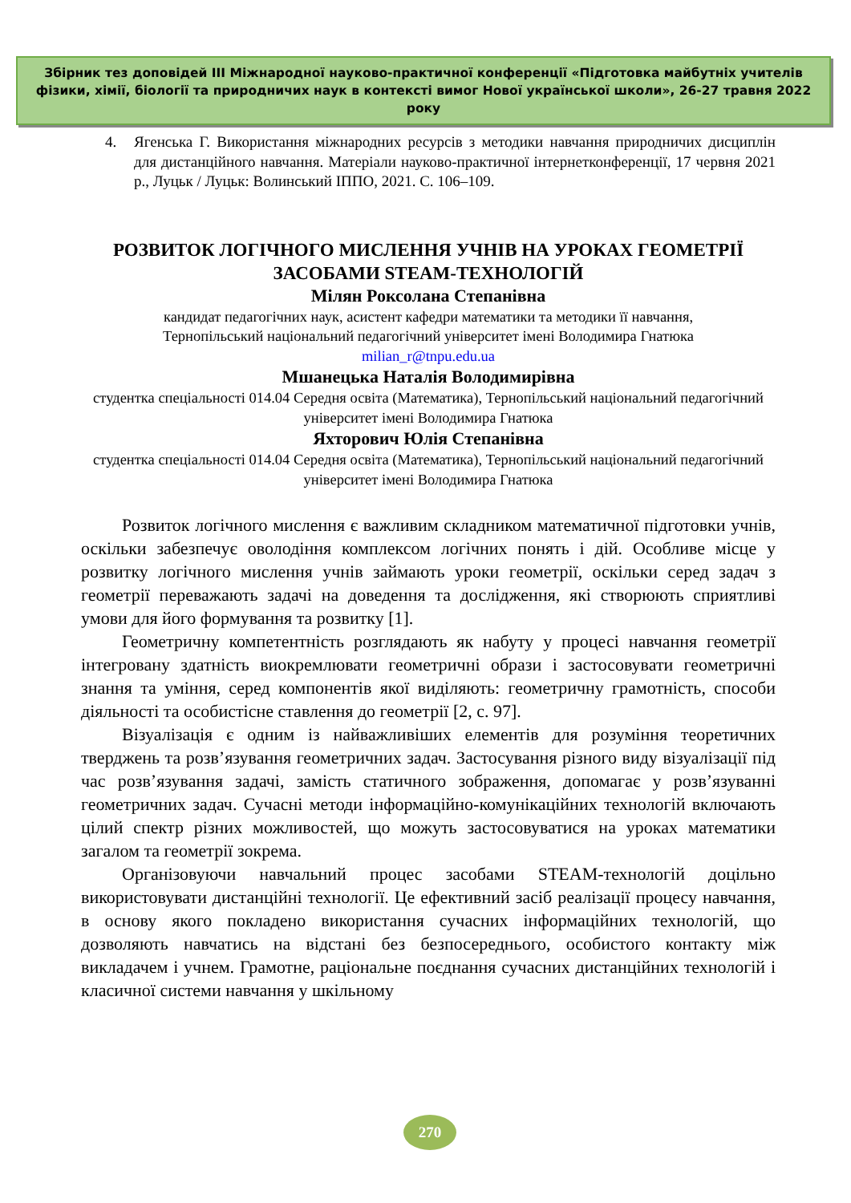Збірник тез доповідей ІІІ Міжнародної науково-практичної конференції «Підготовка майбутніх учителів фізики, хімії, біології та природничих наук в контексті вимог Нової української школи», 26-27 травня 2022 року
4. Ягенська Г. Використання міжнародних ресурсів з методики навчання природничих дисциплін для дистанційного навчання. Матеріали науково-практичної інтернетконференції, 17 червня 2021 р., Луцьк / Луцьк: Волинський ІППО, 2021. С. 106–109.
РОЗВИТОК ЛОГІЧНОГО МИСЛЕННЯ УЧНІВ НА УРОКАХ ГЕОМЕТРІЇ ЗАСОБАМИ STEAM-ТЕХНОЛОГІЙ
Мілян Роксолана Степанівна
кандидат педагогічних наук, асистент кафедри математики та методики її навчання,
Тернопільський національний педагогічний університет імені Володимира Гнатюка
milian_r@tnpu.edu.ua
Мшанецька Наталія Володимирівна
студентка спеціальності 014.04 Середня освіта (Математика), Тернопільський національний педагогічний університет імені Володимира Гнатюка
Яхторович Юлія Степанівна
студентка спеціальності 014.04 Середня освіта (Математика), Тернопільський національний педагогічний університет імені Володимира Гнатюка
Розвиток логічного мислення є важливим складником математичної підготовки учнів, оскільки забезпечує оволодіння комплексом логічних понять і дій. Особливе місце у розвитку логічного мислення учнів займають уроки геометрії, оскільки серед задач з геометрії переважають задачі на доведення та дослідження, які створюють сприятливі умови для його формування та розвитку [1].
Геометричну компетентність розглядають як набуту у процесі навчання геометрії інтегровану здатність виокремлювати геометричні образи і застосовувати геометричні знання та уміння, серед компонентів якої виділяють: геометричну грамотність, способи діяльності та особистісне ставлення до геометрії [2, с. 97].
Візуалізація є одним із найважливіших елементів для розуміння теоретичних тверджень та розв’язування геометричних задач. Застосування різного виду візуалізації під час розв’язування задачі, замість статичного зображення, допомагає у розв’язуванні геометричних задач. Сучасні методи інформаційно-комунікаційних технологій включають цілий спектр різних можливостей, що можуть застосовуватися на уроках математики загалом та геометрії зокрема.
Організовуючи навчальний процес засобами STEAM-технологій доцільно використовувати дистанційні технології. Це ефективний засіб реалізації процесу навчання, в основу якого покладено використання сучасних інформаційних технологій, що дозволяють навчатись на відстані без безпосереднього, особистого контакту між викладачем і учнем. Грамотне, раціональне поєднання сучасних дистанційних технологій і класичної системи навчання у шкільному
270